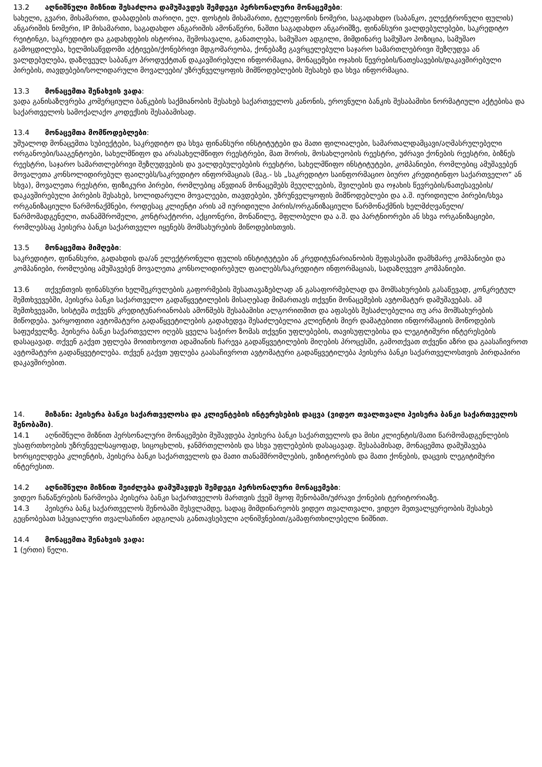13.2 აღნიშნული მიზნით შესაძლოა დამუშავდეს შემდეგი პერსონალური მონაცემები:
სახელი, გვარი, მისამართი, დაბადების თარიღი, ელ. ფოსტის მისამართი, ტელეფონის ნომერი, საგადახდო (საბანკო, ელექტრონული ფულის) ანგარიშის ნომერი, IP მისამართი, საგადახდო ანგარიშის ამონაწერი, ნაშთი საგადახდო ანგარიშზე, ფინანსური ვალდებულებები, საკრედიტო რეიტინგი, საკრედიტო და გადახდების ისტორია, შემოსავალი, განათლება, სამუშაო ადგილი, მიმდინარე სამუშაო პოზიცია, სამუშაო გამოცდილება, ხელმისაწვდომი აქტივები/ქონებრივი მდგომარეობა, ქონებაზე გავრცელებული საჯარო სამართლებრივი შეზღუდვა ან ვალდებულება, დაზღვეულ საბანკო პროდუქტთან დაკავშირებული ინფორმაცია, მონაცემები ოჯახის წევრების/ნათესავების/დაკავშირებული პირების, თავდებები/სოლიდარული მოვალეები/ უზრუნველყოფის მიმწოდებლების შესახებ და სხვა ინფორმაცია.
13.3 მონაცემთა შენახვის ვადა:
ვადა განისაზღვრება კომერციული ბანკების საქმიანობის შესახებ საქართველოს კანონის, ეროვნული ბანკის შესაბამისი ნორმატიული აქტებისა და საქართველოს სამოქალაქო კოდექსის შესაბამისად.
13.4 მონაცემთა მომწოდებლები:
უშუალოდ მონაცემთა სუბიექტები, საკრედიტო და სხვა ფინანსური ინსტიტუტები და მათი ფილიალები, სამართალდამცავი/აღმასრულებელი ორგანოები/სააგენტოები, სახელმწიფო და არასახელმწიფო რეესტრები, მათ შორის, მოსახლეობის რეესტრი, უძრავი ქონების რეესტრი, ბიზნეს რეესტრი, საჯარო სამართლებრივი შეზღუდვების და ვალდებულებების რეესტრი, სახელმწიფო ინსტიტუტები, კომპანიები, რომლებიც ამუშავებენ მოვალეთა კონსოლიდირებულ ფაილებს/საკრედიტო ინფორმაციას (მაგ.- სს „საკრედიტო საინფორმაციო ბიურო კრედიტინფო საქართველო“ ან სხვა), მოვალეთა რეესტრი, ფიზიკური პირები, რომლებიც აწვდიან მონაცემებს მეუღლეების, შვილების და ოჯახის წევრების/ნათესავების/დაკავშირებული პირების შესახებ, სოლიდარული მოვალეები, თავდებები, უზრუნველყოფის მიმწოდებლები და ა.შ. იურიდიული პირები/სხვა ორგანიზაციული წარმონაქმნები, როდესაც კლიენტი არის ამ იურიდიული პირის/ორგანიზაციული წარმონაქმნის ხელმძღვანელი/წარმომადგენელი, თანამშრომელი, კონტრაქტორი, აქციონერი, მონაწილე, მფლობელი და ა.შ. და პარტნიორები ან სხვა ორგანიზაციები, რომლებსაც პეისერა ბანკი საქართველო იყენებს მომსახურების მიწოდებისთვის.
13.5 მონაცემთა მიმღები:
საკრედიტო, ფინანსური, გადახდის და/ან ელექტრონული ფულის ინსტიტუტები ან კრედიტუნარიანობის შეფასებაში დამხმარე კომპანიები და კომპანიები, რომლებიც ამუშავებენ მოვალეთა კონსოლიდირებულ ფაილებს/საკრედიტო ინფორმაციას, სადაზღვევო კომპანიები.
13.6 თქვენთვის ფინანსური ხელშეკრულების გაფორმების შესათავაზებლად ან გასაფორმებლად და მომსახურების გასაწევად, კონკრეტულ შემთხვევებში, პეისერა ბანკი საქართველო გადაწყვეტილების მისაღებად მიმართავს თქვენი მონაცემების ავტომატურ დამუშავებას. ამ შემთხვევაში, სისტემა თქვენს კრედიტუნარიანობას ამოწმებს შესაბამისი ალგორითმით და აფასებს შესაძლებელია თუ არა მომსახურების მიწოდება. უარყოფითი ავტომატური გადაწყვეტილების გადახედვა შესაძლებელია კლიენტის მიერ დამატებითი ინფორმაციის მოწოდების საფუძველზე. პეისერა ბანკი საქართველო იღებს ყველა საჭირო ზომას თქვენი უფლებების, თავისუფლებისა და ლეგიტიმური ინტერესების დასაცავად. თქვენ გაქვთ უფლება მოითხოვოთ ადამიანის ჩარევა გადაწყვეტილების მიღების პროცესში, გამოთქვათ თქვენი აზრი და გაასაჩივროთ ავტომატური გადაწყვეტილება. თქვენ გაქვთ უფლება გაასაჩივროთ ავტომატური გადაწყვეტილება პეისერა ბანკი საქართველოსთვის პირდაპირი დაკავშირებით.
14. მიზანი: პეისერა ბანკი საქართველოსა და კლიენტების ინტერესების დაცვა (ვიდეო თვალთვალი პეისერა ბანკი საქართველოს შენობაში).
14.1 აღნიშნული მიზნით პერსონალური მონაცემები მუშავდება პეისერა ბანკი საქართველოს და მისი კლიენტის/მათი წარმომადგენლების უსაფრთხოების უზრუნველსაყოფად, სიცოცხლის, ჯანმრთელობის და სხვა უფლებების დასაცავად. შესაბამისად, მონაცემთა დამუშავება ხორციელდება კლიენტის, პეისერა ბანკი საქართველოს და მათი თანამშრომლების, ვიზიტორების და მათი ქონების, დაცვის ლეგიტიმური ინტერესით.
14.2 აღნიშნული მიზნით შეიძლება დამუშავდეს შემდეგი პერსონალური მონაცემები:
ვიდეო ჩანაწერების წარმოება პეისერა ბანკი საქართველოს მართვის ქვეშ მყოფ შენობაში/უძრავი ქონების ტერიტორიაზე.
14.3 პეისერა ბანკ საქართველოს შენობაში შესვლამდე, სადაც მიმდინარეობს ვიდეო თვალთვალი, ვიდეო მეთვალყურეობის შესახებ გეცნობებათ სპეციალური თვალსაჩინო ადგილას განთავსებული აღნიშვნებით/გამაფრთხილებელი ნიშნით.
14.4 მონაცემთა შენახვის ვადა:
1 (ერთი) წელი.